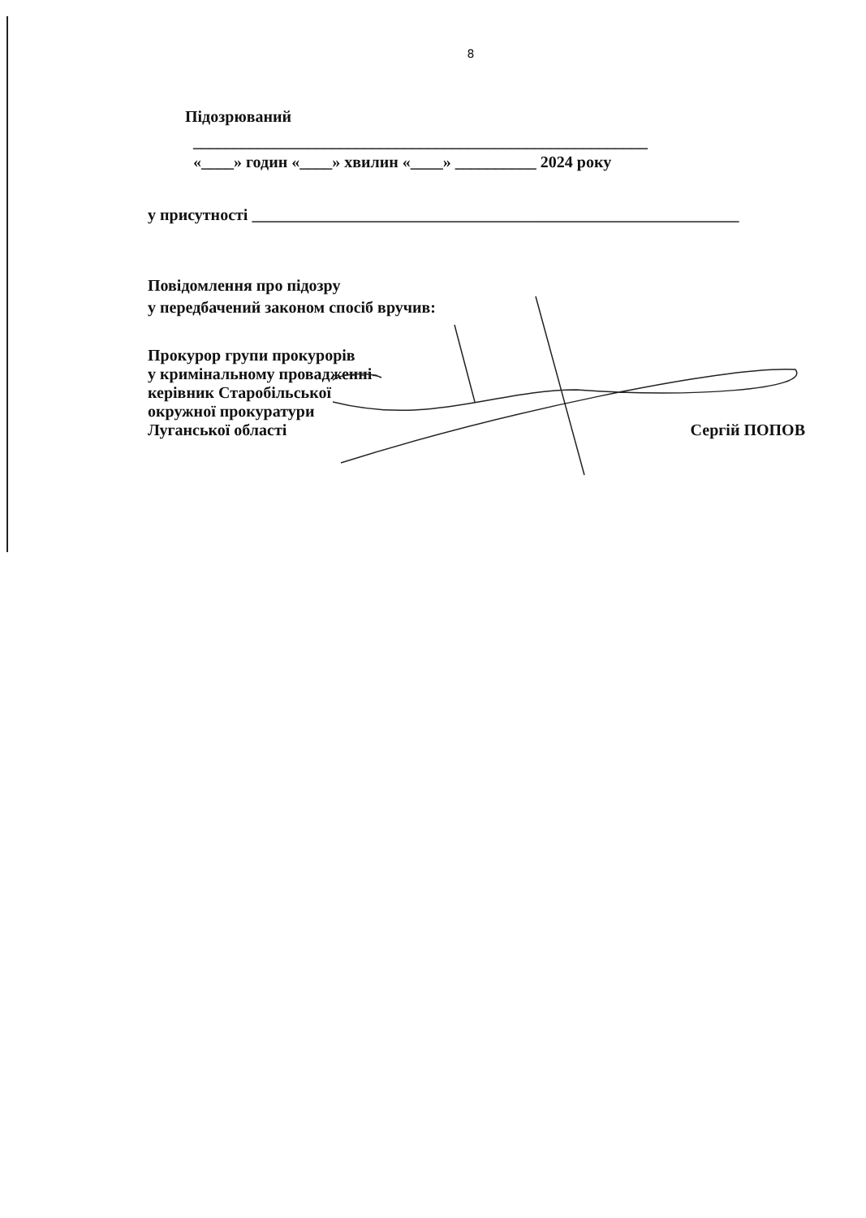8
Підозрюваний
________________________________________________________
«____» годин «____» хвилин «____» __________ 2024 року
у присутності ____________________________________________________________
Повідомлення про підозру
у передбачений законом спосіб вручив:
Прокурор групи прокурорів
у кримінальному провадженні-
керівник Старобільської
окружної прокуратури
Луганської області Сергій ПОПОВ